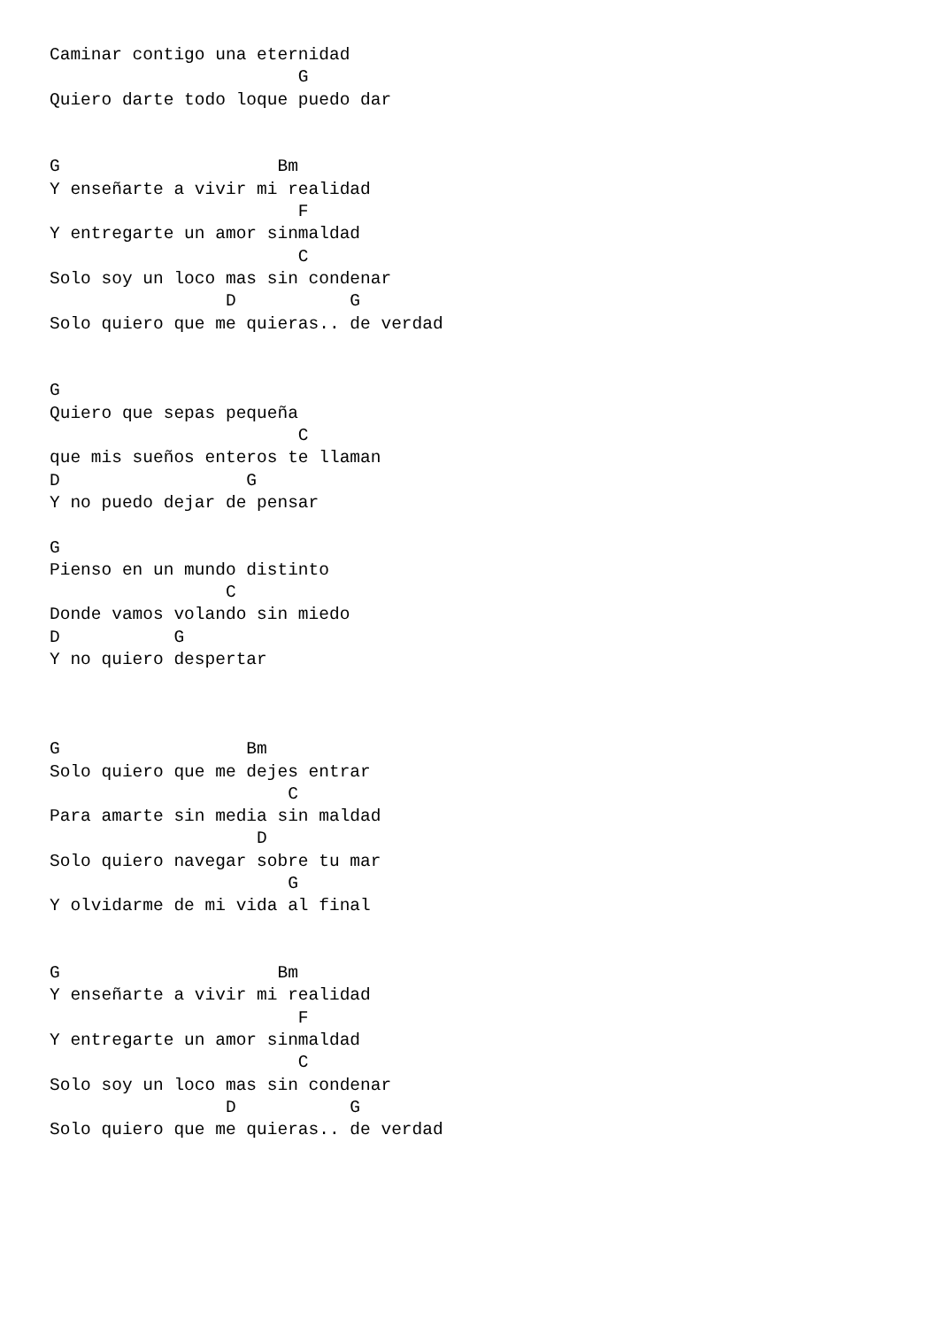Caminar contigo una eternidad
                        G
Quiero darte todo loque puedo dar


G                     Bm
Y enseñarte a vivir mi realidad
                        F
Y entregarte un amor sinmaldad
                        C
Solo soy un loco mas sin condenar
                 D           G
Solo quiero que me quieras.. de verdad


G
Quiero que sepas pequeña
                        C
que mis sueños enteros te llaman
D                  G
Y no puedo dejar de pensar

G
Pienso en un mundo distinto
                 C
Donde vamos volando sin miedo
D           G
Y no quiero despertar



G                  Bm
Solo quiero que me dejes entrar
                       C
Para amarte sin media sin maldad
                    D
Solo quiero navegar sobre tu mar
                       G
Y olvidarme de mi vida al final


G                     Bm
Y enseñarte a vivir mi realidad
                        F
Y entregarte un amor sinmaldad
                        C
Solo soy un loco mas sin condenar
                 D           G
Solo quiero que me quieras.. de verdad